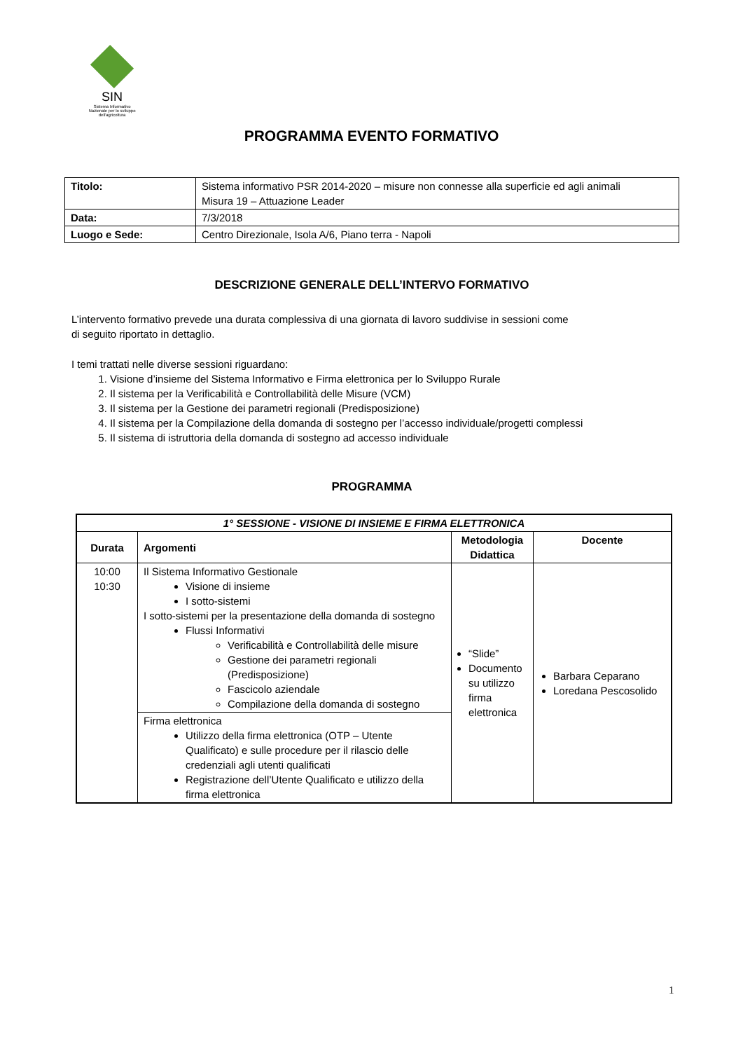SIN
Sistema Informativo
Nazionale per lo sviluppo
dell'agricoltura
PROGRAMMA EVENTO FORMATIVO
| Titolo: | Sistema informativo PSR 2014-2020 – misure non connesse alla superficie ed agli animali Misura 19 – Attuazione Leader |
| Data: | 7/3/2018 |
| Luogo e Sede: | Centro Direzionale, Isola A/6, Piano terra - Napoli |
DESCRIZIONE GENERALE DELL’INTERVO FORMATIVO
L’intervento formativo prevede una durata complessiva di una giornata di lavoro suddivise in sessioni come
di seguito riportato in dettaglio.
I temi trattati nelle diverse sessioni riguardano:
1. Visione d’insieme del Sistema Informativo e Firma elettronica per lo Sviluppo Rurale
2. Il sistema per la Verificabilità e Controllabilità delle Misure (VCM)
3. Il sistema per la Gestione dei parametri regionali (Predisposizione)
4. Il sistema per la Compilazione della domanda di sostegno per l’accesso individuale/progetti complessi
5. Il sistema di istruttoria della domanda di sostegno ad accesso individuale
PROGRAMMA
| 1° SESSIONE - VISIONE DI INSIEME E FIRMA ELETTRONICA | | | |
| --- | --- | --- | --- |
| Durata | Argomenti | Metodologia Didattica | Docente |
| 10:00 10:30 | Il Sistema Informativo Gestionale Visione di insieme I sotto-sistemi I sotto-sistemi per la presentazione della domanda di sostegno Flussi Informativi Verificabilità e Controllabilità delle misure Gestione dei parametri regionali (Predisposizione) Fascicolo aziendale Compilazione della domanda di sostegno | “Slide” Documento su utilizzo firma elettronica | Barbara Ceparano Loredana Pescosolido |
| | Firma elettronica Utilizzo della firma elettronica (OTP – Utente Qualificato) e sulle procedure per il rilascio delle credenziali agli utenti qualificati Registrazione dell’Utente Qualificato e utilizzo della firma elettronica | | |
1